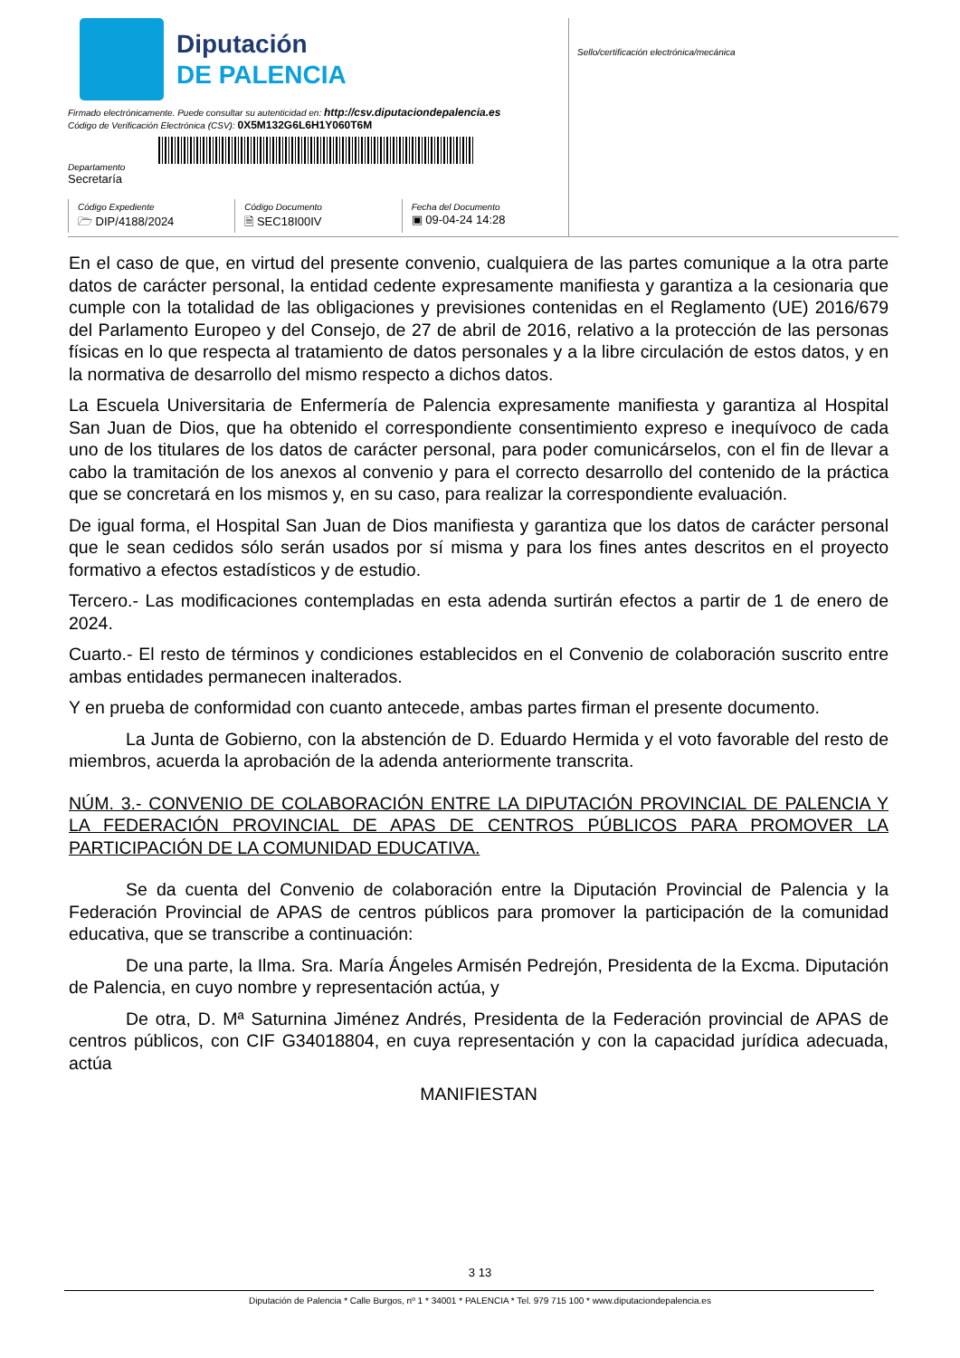Diputación
DE PALENCIA
Firmado electrónicamente. Puede consultar su autenticidad en: http://csv.diputaciondepalencia.es
Código de Verificación Electrónica (CSV): 0X5M132G6L6H1Y060T6M
Departamento
Secretaría
Código Expediente
🗁 DIP/4188/2024
Código Documento
🗎 SEC18I00IV
Fecha del Documento
▣ 09-04-24 14:28
Sello/certificación electrónica/mecánica
En el caso de que, en virtud del presente convenio, cualquiera de las partes comunique a la otra parte datos de carácter personal, la entidad cedente expresamente manifiesta y garantiza a la cesionaria que cumple con la totalidad de las obligaciones y previsiones contenidas en el Reglamento (UE) 2016/679 del Parlamento Europeo y del Consejo, de 27 de abril de 2016, relativo a la protección de las personas físicas en lo que respecta al tratamiento de datos personales y a la libre circulación de estos datos, y en la normativa de desarrollo del mismo respecto a dichos datos.
La Escuela Universitaria de Enfermería de Palencia expresamente manifiesta y garantiza al Hospital San Juan de Dios, que ha obtenido el correspondiente consentimiento expreso e inequívoco de cada uno de los titulares de los datos de carácter personal, para poder comunicárselos, con el fin de llevar a cabo la tramitación de los anexos al convenio y para el correcto desarrollo del contenido de la práctica que se concretará en los mismos y, en su caso, para realizar la correspondiente evaluación.
De igual forma, el Hospital San Juan de Dios manifiesta y garantiza que los datos de carácter personal que le sean cedidos sólo serán usados por sí misma y para los fines antes descritos en el proyecto formativo a efectos estadísticos y de estudio.
Tercero.- Las modificaciones contempladas en esta adenda surtirán efectos a partir de 1 de enero de 2024.
Cuarto.- El resto de términos y condiciones establecidos en el Convenio de colaboración suscrito entre ambas entidades permanecen inalterados.
Y en prueba de conformidad con cuanto antecede, ambas partes firman el presente documento.
La Junta de Gobierno, con la abstención de D. Eduardo Hermida y el voto favorable del resto de miembros, acuerda la aprobación de la adenda anteriormente transcrita.
NÚM. 3.- CONVENIO DE COLABORACIÓN ENTRE LA DIPUTACIÓN PROVINCIAL DE PALENCIA Y LA FEDERACIÓN PROVINCIAL DE APAS DE CENTROS PÚBLICOS PARA PROMOVER LA PARTICIPACIÓN DE LA COMUNIDAD EDUCATIVA.
Se da cuenta del Convenio de colaboración entre la Diputación Provincial de Palencia y la Federación Provincial de APAS de centros públicos para promover la participación de la comunidad educativa, que se transcribe a continuación:
De una parte, la Ilma. Sra. María Ángeles Armisén Pedrejón, Presidenta de la Excma. Diputación de Palencia, en cuyo nombre y representación actúa, y
De otra, D. Mª Saturnina Jiménez Andrés, Presidenta de la Federación provincial de APAS de centros públicos, con CIF G34018804, en cuya representación y con la capacidad jurídica adecuada, actúa
MANIFIESTAN
3 13
Diputación de Palencia * Calle Burgos, nº 1 * 34001 * PALENCIA * Tel. 979 715 100 * www.diputaciondepalencia.es